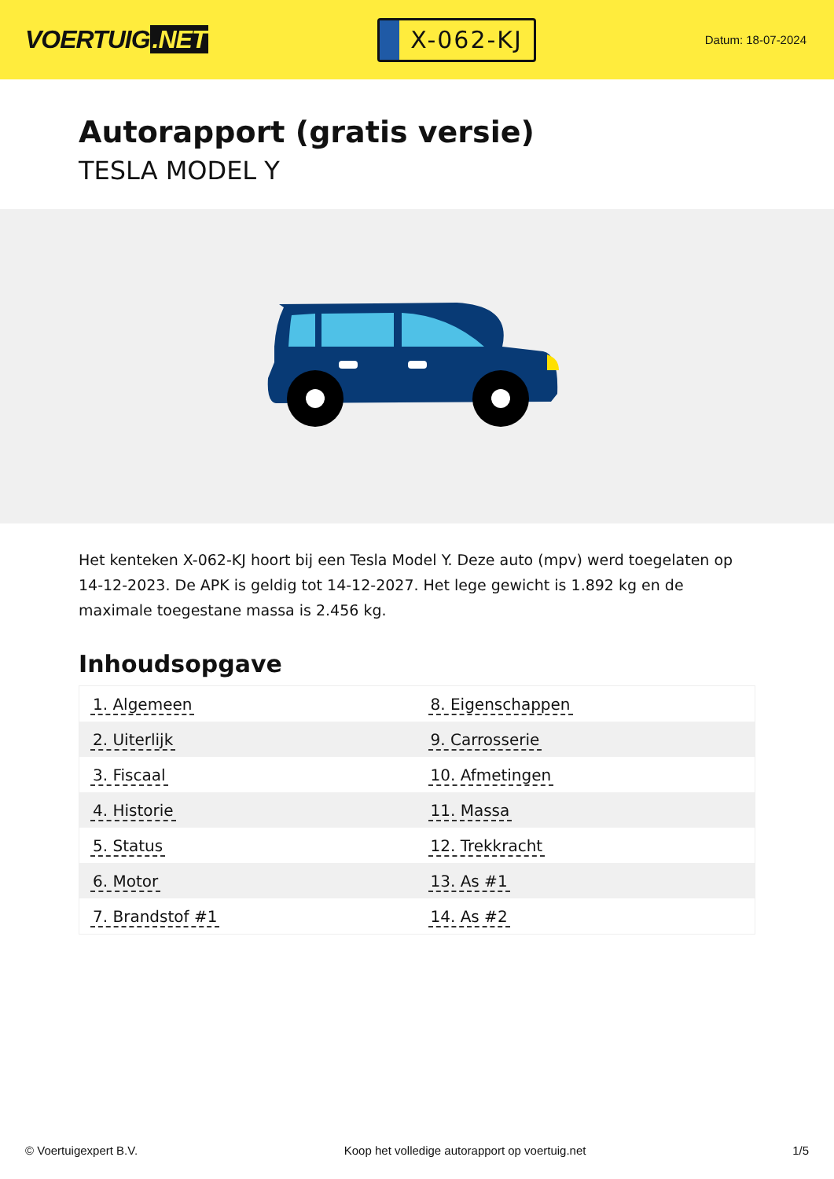VOERTUIG.NET
X-062-KJ
Datum: 18-07-2024
Autorapport (gratis versie)
TESLA MODEL Y
Het kenteken X-062-KJ hoort bij een Tesla Model Y. Deze auto (mpv) werd toegelaten op 14-12-2023. De APK is geldig tot 14-12-2027. Het lege gewicht is 1.892 kg en de maximale toegestane massa is 2.456 kg.
Inhoudsopgave
| 1. Algemeen | 8. Eigenschappen |
| 2. Uiterlijk | 9. Carrosserie |
| 3. Fiscaal | 10. Afmetingen |
| 4. Historie | 11. Massa |
| 5. Status | 12. Trekkracht |
| 6. Motor | 13. As #1 |
| 7. Brandstof #1 | 14. As #2 |
© Voertuigexpert B.V. Koop het volledige autorapport op voertuig.net 1/5